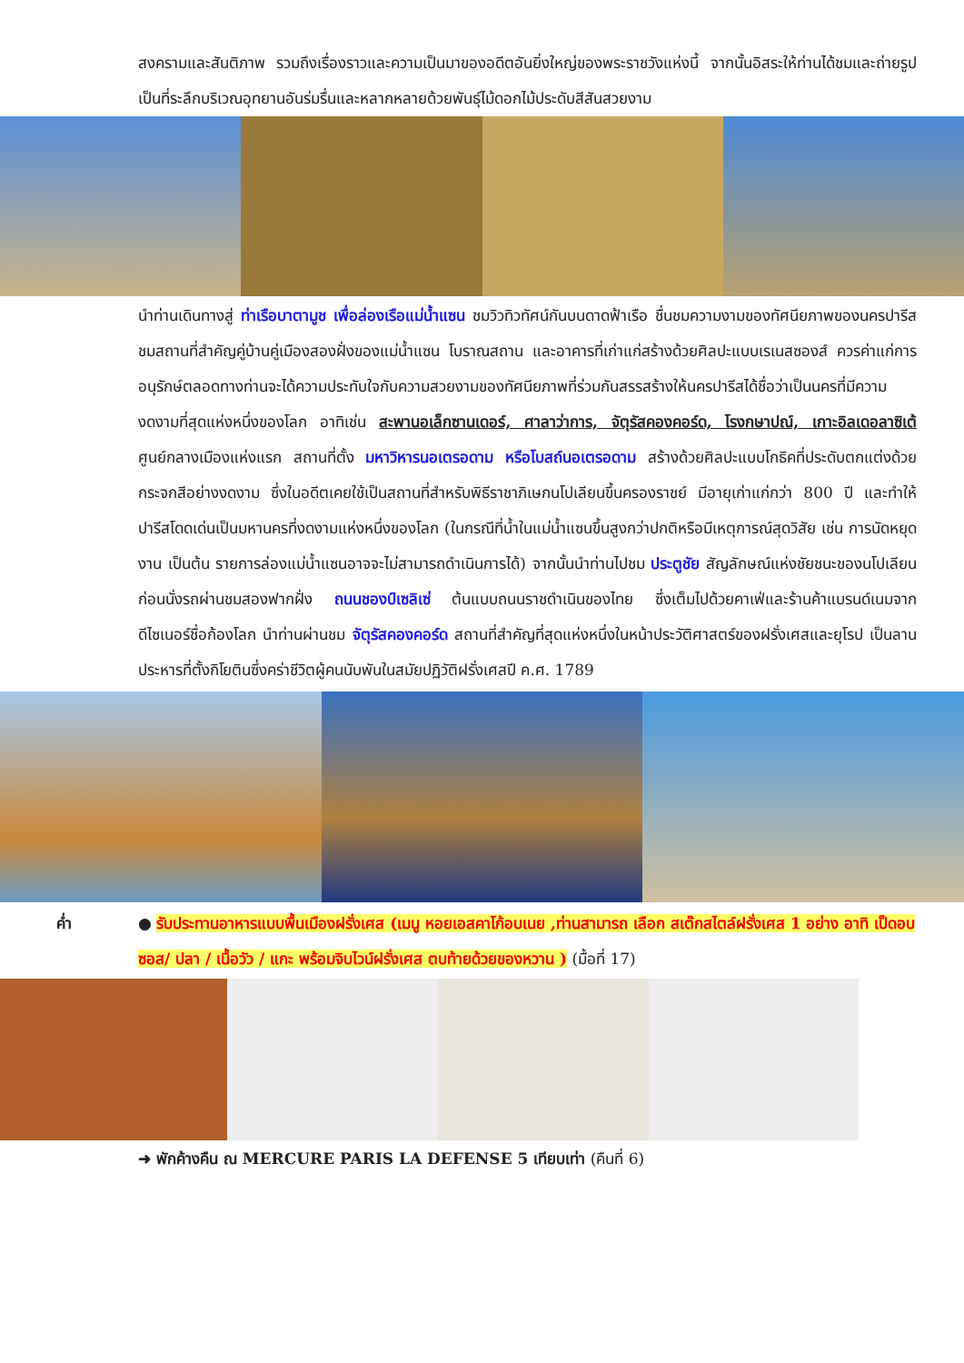สงครามและสันติภาพ รวมถึงเรื่องราวและความเป็นมาของอดีตอันยิ่งใหญ่ของพระราชวังแห่งนี้ จากนั้นอิสระให้ท่านได้ชมและถ่ายรูปเป็นที่ระลึกบริเวณอุทยานอันร่มรื่นและหลากหลายด้วยพันธุ์ไม้ดอกไม้ประดับสีสันสวยงาม
นำท่านเดินทางสู่ ท่าเรือบาตามูช เพื่อล่องเรือแม่น้ำแซน ชมวิวทิวทัศน์กันบนดาดฟ้าเรือ ชื่นชมความงามของทัศนียภาพของนครปารีส ชมสถานที่สำคัญคู่บ้านคู่เมืองสองฝั่งของแม่น้ำแซน โบราณสถาน และอาคารที่เก่าแก่สร้างด้วยศิลปะแบบเรเนสซองส์ ควรค่าแก่การอนุรักษ์ตลอดทางท่านจะได้ความประทับใจกับความสวยงามของทัศนียภาพที่ร่วมกันสรรสร้างให้นครปารีสได้ชื่อว่าเป็นนครที่มีความงดงามที่สุดแห่งหนึ่งของโลก อาทิเช่น สะพานอเล็กซานเดอร์, ศาลาว่าการ, จัตุรัสคองคอร์ด, โรงกษาปณ์, เกาะอิลเดอลาซิเต้ ศูนย์กลางเมืองแห่งแรก สถานที่ตั้ง มหาวิหารนอเตรอดาม หรือโบสถ์นอเตรอดาม สร้างด้วยศิลปะแบบโกธิคที่ประดับตกแต่งด้วยกระจกสีอย่างงดงาม ซึ่งในอดีตเคยใช้เป็นสถานที่สำหรับพิธีราชาภิเษกนโปเลียนขึ้นครองราชย์ มีอายุเก่าแก่กว่า 800 ปี และทำให้ปารีสโดดเด่นเป็นมหานครที่งดงามแห่งหนึ่งของโลก (ในกรณีที่น้ำในแม่น้ำแซนขึ้นสูงกว่าปกติหรือมีเหตุการณ์สุดวิสัย เช่น การนัดหยุดงาน เป็นต้น รายการล่องแม่น้ำแซนอาจจะไม่สามารถดำเนินการได้) จากนั้นนำท่านไปชม ประตูชัย สัญลักษณ์แห่งชัยชนะของนโปเลียน ก่อนนั่งรถผ่านชมสองฟากฝั่ง ถนนชองป์เซลิเซ่ ต้นแบบถนนราชดำเนินของไทย ซึ่งเต็มไปด้วยคาเฟ่และร้านค้าแบรนด์เนมจากดีไซเนอร์ชื่อก้องโลก นำท่านผ่านชม จัตุรัสคองคอร์ด สถานที่สำคัญที่สุดแห่งหนึ่งในหน้าประวัติศาสตร์ของฝรั่งเศสและยุโรป เป็นลานประหารที่ตั้งกิโยตินซึ่งคร่าชีวิตผู้คนนับพันในสมัยปฏิวัติฝรั่งเศสปี ค.ศ. 1789
ค่ำ ● รับประทานอาหารแบบพื้นเมืองฝรั่งเศส (เมนู หอยเอสคาโก้อบเนย ,ท่านสามารถ เลือก สเต๊กสไตล์ฝรั่งเศส 1 อย่าง อาทิ เป็ดอบซอส/ ปลา / เนื้อวัว / แกะ พร้อมจิบไวน์ฝรั่งเศส ตบท้ายด้วยของหวาน ) (มื้อที่ 17)
➜ พักค้างคืน ณ MERCURE PARIS LA DEFENSE 5 เทียบเท่า (คืนที่ 6)